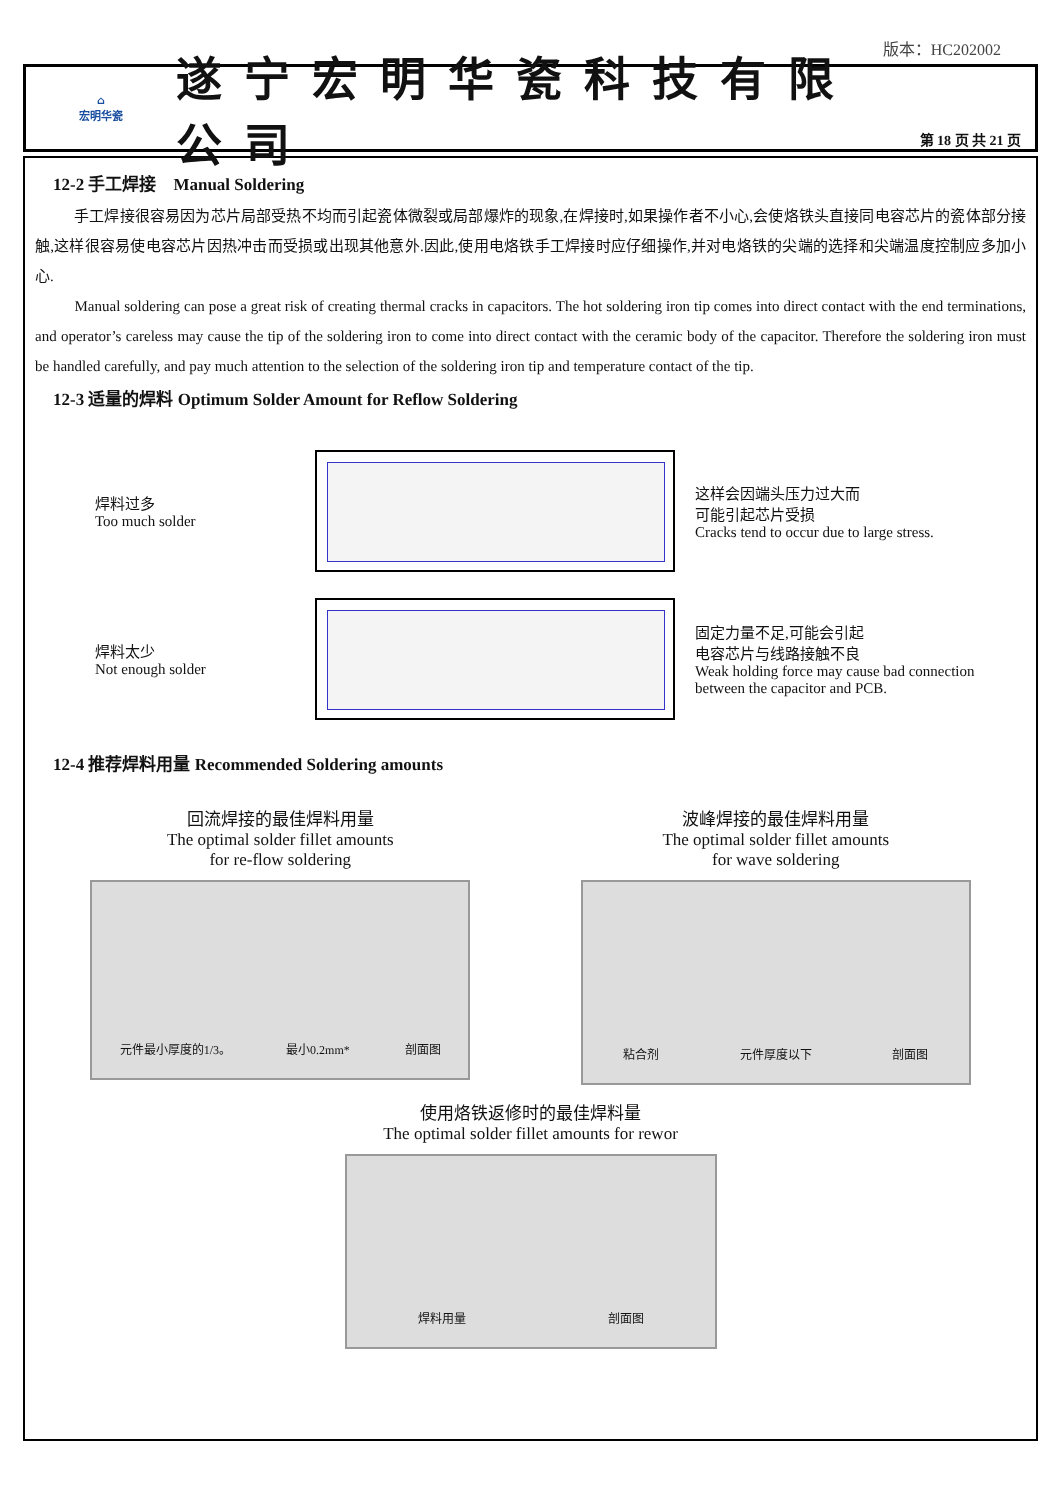版本：HC202002
⌂
宏明华瓷
遂宁宏明华瓷科技有限公司
第 18 页 共 21 页
12-2 手工焊接 Manual Soldering
手工焊接很容易因为芯片局部受热不均而引起瓷体微裂或局部爆炸的现象,在焊接时,如果操作者不小心,会使烙铁头直接同电容芯片的瓷体部分接触,这样很容易使电容芯片因热冲击而受损或出现其他意外.因此,使用电烙铁手工焊接时应仔细操作,并对电烙铁的尖端的选择和尖端温度控制应多加小心.
Manual soldering can pose a great risk of creating thermal cracks in capacitors. The hot soldering iron tip comes into direct contact with the end terminations, and operator’s careless may cause the tip of the soldering iron to come into direct contact with the ceramic body of the capacitor. Therefore the soldering iron must be handled carefully, and pay much attention to the selection of the soldering iron tip and temperature contact of the tip.
12-3 适量的焊料 Optimum Solder Amount for Reflow Soldering
焊料过多
Too much solder
这样会因端头压力过大而
可能引起芯片受损
Cracks tend to occur due to large stress.
焊料太少
Not enough solder
固定力量不足,可能会引起
电容芯片与线路接触不良
Weak holding force may cause bad connection between the capacitor and PCB.
12-4 推荐焊料用量 Recommended Soldering amounts
回流焊接的最佳焊料用量
The optimal solder fillet amounts
for re-flow soldering
元件最小厚度的1/3。 最小0.2mm* 剖面图
波峰焊接的最佳焊料用量
The optimal solder fillet amounts
for wave soldering
粘合剂 元件厚度以下 剖面图
使用烙铁返修时的最佳焊料量
The optimal solder fillet amounts for rewor
焊料用量 剖面图